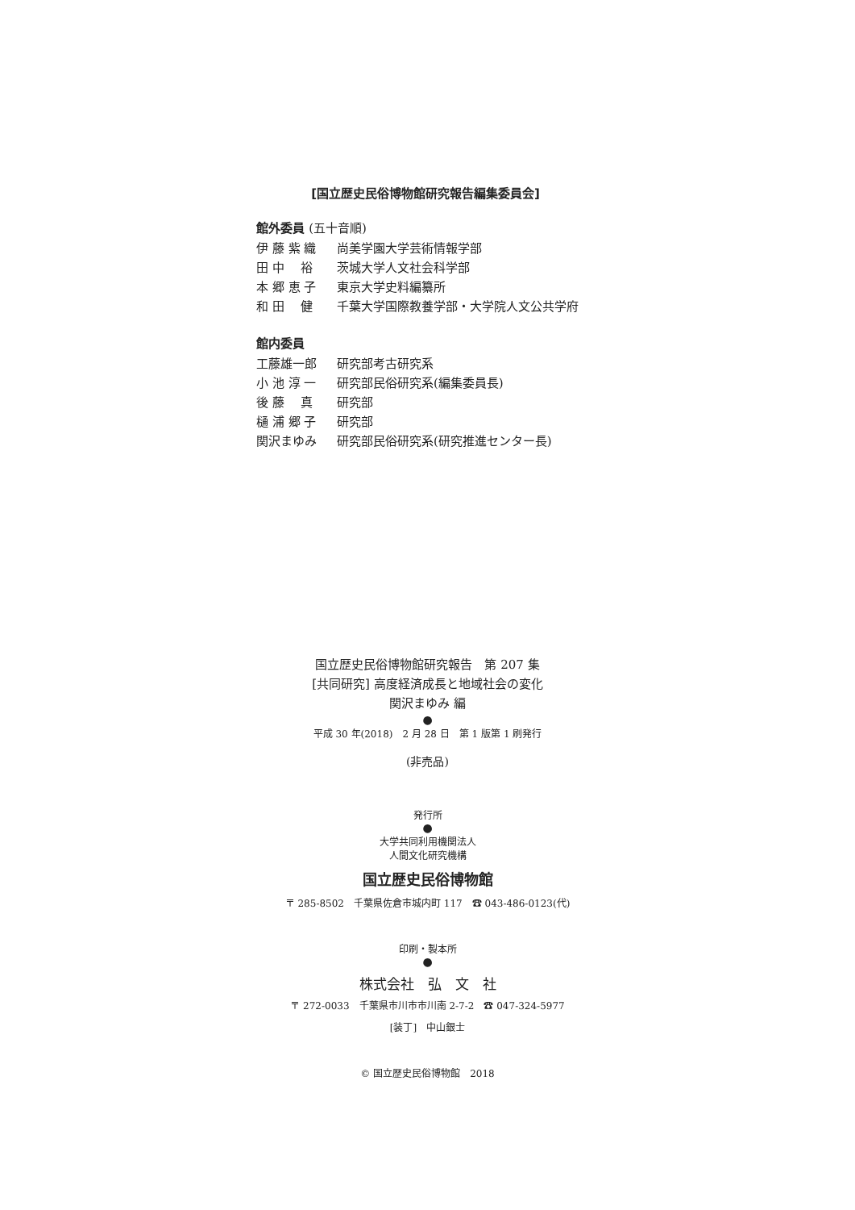[国立歴史民俗博物館研究報告編集委員会]
館外委員 (五十音順)
伊 藤 紫 織 尚美学園大学芸術情報学部
田 中　 裕 茨城大学人文社会科学部
本 郷 恵 子 東京大学史料編纂所
和 田　 健 千葉大学国際教養学部・大学院人文公共学府
館内委員
工藤雄一郎 研究部考古研究系
小 池 淳 一 研究部民俗研究系(編集委員長)
後 藤　 真 研究部
樋 浦 郷 子 研究部
関沢まゆみ 研究部民俗研究系(研究推進センター長)
国立歴史民俗博物館研究報告　第 207 集
[共同研究] 高度経済成長と地域社会の変化
関沢まゆみ 編
●
平成 30 年(2018)　2 月 28 日　第 1 版第 1 刷発行
(非売品)
発行所
●
大学共同利用機関法人
人間文化研究機構
国立歴史民俗博物館
〒 285-8502　千葉県佐倉市城内町 117　☎ 043-486-0123(代)
印刷・製本所
●
株式会社　弘　文　社
〒 272-0033　千葉県市川市市川南 2-7-2　☎ 047-324-5977
[装丁]　中山銀士
© 国立歴史民俗博物館　2018